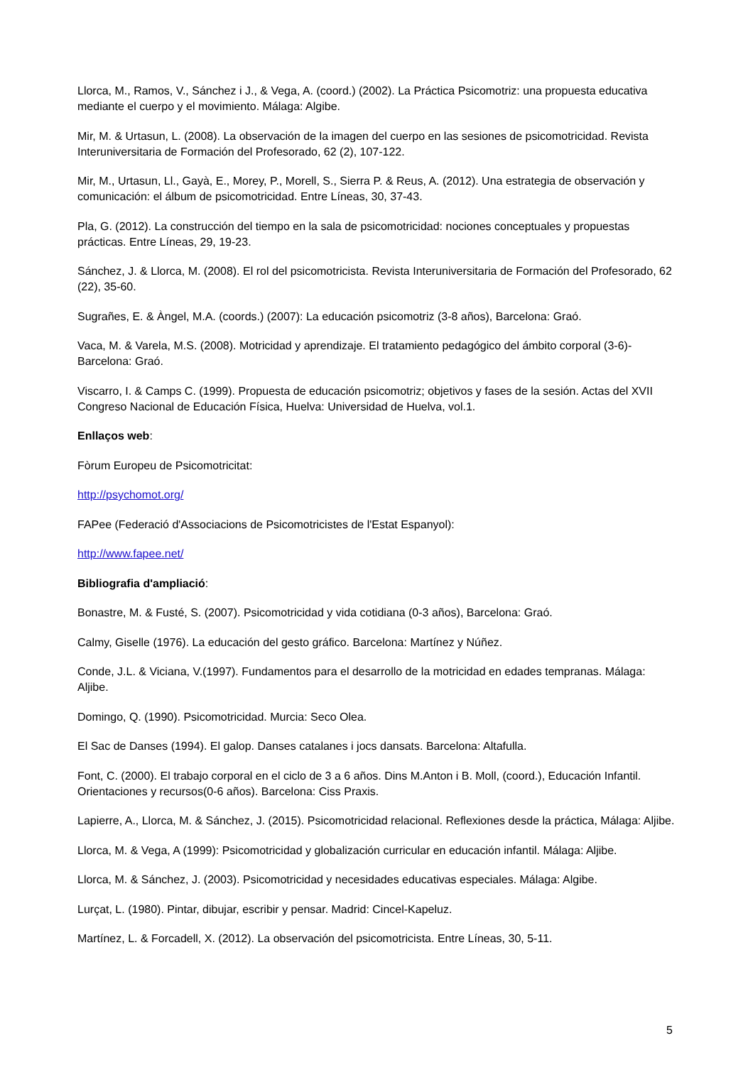Llorca, M., Ramos, V., Sánchez i J., & Vega, A. (coord.) (2002). La Práctica Psicomotriz: una propuesta educativa mediante el cuerpo y el movimiento. Málaga: Algibe.
Mir, M. & Urtasun, L. (2008). La observación de la imagen del cuerpo en las sesiones de psicomotricidad. Revista Interuniversitaria de Formación del Profesorado, 62 (2), 107-122.
Mir, M., Urtasun, Ll., Gayà, E., Morey, P., Morell, S., Sierra P. & Reus, A. (2012). Una estrategia de observación y comunicación: el álbum de psicomotricidad. Entre Líneas, 30, 37-43.
Pla, G. (2012). La construcción del tiempo en la sala de psicomotricidad: nociones conceptuales y propuestas prácticas. Entre Líneas, 29, 19-23.
Sánchez, J. & Llorca, M. (2008). El rol del psicomotricista. Revista Interuniversitaria de Formación del Profesorado, 62 (22), 35-60.
Sugrañes, E. & Àngel, M.A. (coords.) (2007): La educación psicomotriz (3-8 años), Barcelona: Graó.
Vaca, M. & Varela, M.S. (2008). Motricidad y aprendizaje. El tratamiento pedagógico del ámbito corporal (3-6)- Barcelona: Graó.
Viscarro, I. & Camps C. (1999). Propuesta de educación psicomotriz; objetivos y fases de la sesión. Actas del XVII Congreso Nacional de Educación Física, Huelva: Universidad de Huelva, vol.1.
Enllaços web:
Fòrum Europeu de Psicomotricitat:
http://psychomot.org/
FAPee (Federació d'Associacions de Psicomotricistes de l'Estat Espanyol):
http://www.fapee.net/
Bibliografia d'ampliació:
Bonastre, M. & Fusté, S. (2007). Psicomotricidad y vida cotidiana (0-3 años), Barcelona: Graó.
Calmy, Giselle (1976). La educación del gesto gráfico. Barcelona: Martínez y Núñez.
Conde, J.L. & Viciana, V.(1997). Fundamentos para el desarrollo de la motricidad en edades tempranas. Málaga: Aljibe.
Domingo, Q. (1990). Psicomotricidad. Murcia: Seco Olea.
El Sac de Danses (1994). El galop. Danses catalanes i jocs dansats. Barcelona: Altafulla.
Font, C. (2000). El trabajo corporal en el ciclo de 3 a 6 años. Dins M.Anton i B. Moll, (coord.), Educación Infantil. Orientaciones y recursos(0-6 años). Barcelona: Ciss Praxis.
Lapierre, A., Llorca, M. & Sánchez, J. (2015). Psicomotricidad relacional. Reflexiones desde la práctica, Málaga: Aljibe.
Llorca, M. & Vega, A (1999): Psicomotricidad y globalización curricular en educación infantil. Málaga: Aljibe.
Llorca, M. & Sánchez, J. (2003). Psicomotricidad y necesidades educativas especiales. Málaga: Algibe.
Lurçat, L. (1980). Pintar, dibujar, escribir y pensar. Madrid: Cincel-Kapeluz.
Martínez, L. & Forcadell, X. (2012). La observación del psicomotricista. Entre Líneas, 30, 5-11.
5